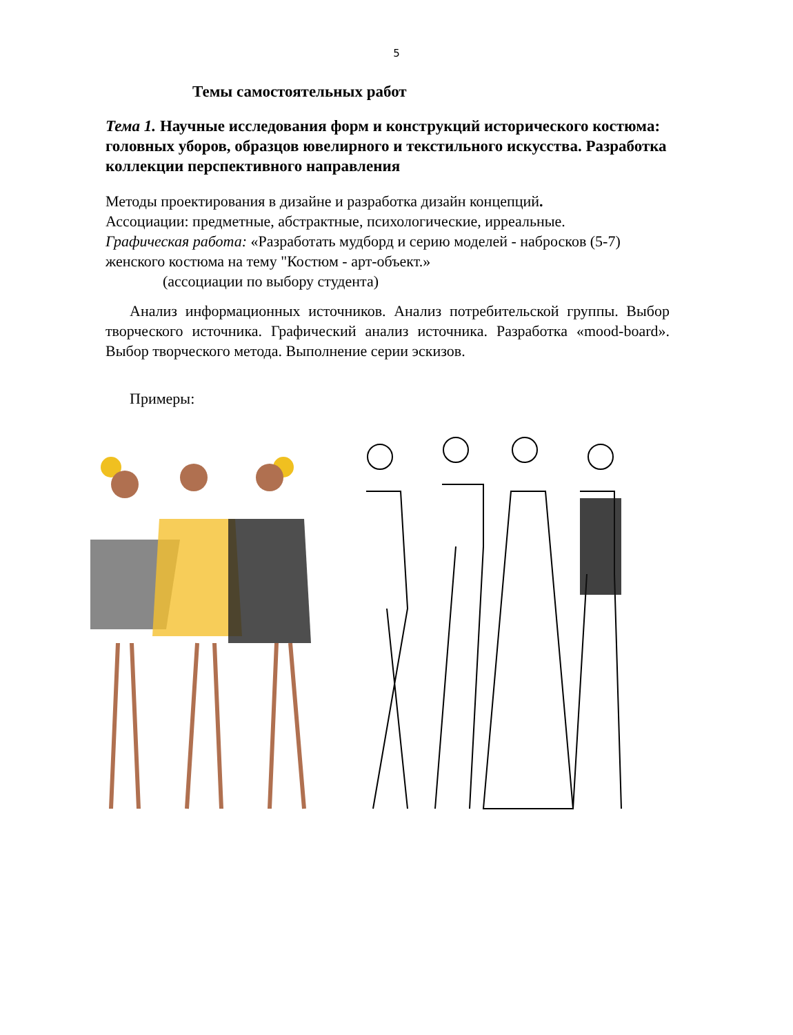5
Темы самостоятельных работ
Тема 1. Научные исследования форм и конструкций исторического костюма: головных уборов, образцов ювелирного и текстильного искусства. Разработка коллекции перспективного направления
Методы проектирования в дизайне и разработка дизайн концепций.
Ассоциации: предметные, абстрактные, психологические, ирреальные.
Графическая работа: «Разработать мудборд и серию моделей - набросков (5-7) женского костюма на тему "Костюм - арт-объект.»
(ассоциации по выбору студента)
Анализ информационных источников. Анализ потребительской группы. Выбор творческого источника. Графический анализ источника. Разработка «mood-board». Выбор творческого метода. Выполнение серии эскизов.
Примеры: